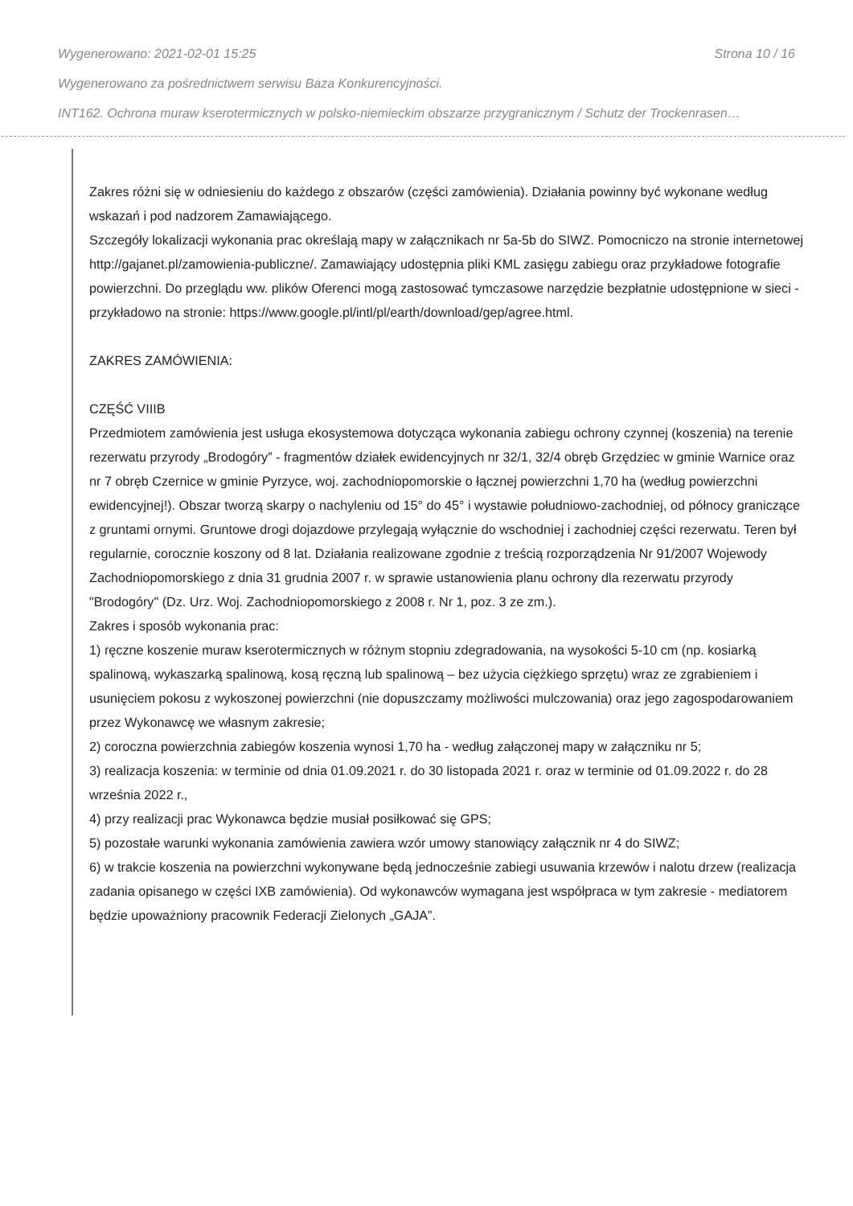Wygenerowano: 2021-02-01 15:25 Strona 10 / 16
Wygenerowano za pośrednictwem serwisu Baza Konkurencyjności.
INT162. Ochrona muraw kserotermicznych w polsko-niemieckim obszarze przygranicznym / Schutz der Trockenrasen…
Zakres różni się w odniesieniu do każdego z obszarów (części zamówienia). Działania powinny być wykonane według wskazań i pod nadzorem Zamawiającego.
Szczegóły lokalizacji wykonania prac określają mapy w załącznikach nr 5a-5b do SIWZ. Pomocniczo na stronie internetowej http://gajanet.pl/zamowienia-publiczne/. Zamawiający udostępnia pliki KML zasięgu zabiegu oraz przykładowe fotografie powierzchni. Do przeglądu ww. plików Oferenci mogą zastosować tymczasowe narzędzie bezpłatnie udostępnione w sieci - przykładowo na stronie: https://www.google.pl/intl/pl/earth/download/gep/agree.html.
ZAKRES ZAMÓWIENIA:
CZĘŚĆ VIIIB
Przedmiotem zamówienia jest usługa ekosystemowa dotycząca wykonania zabiegu ochrony czynnej (koszenia) na terenie rezerwatu przyrody „Brodogóry” - fragmentów działek ewidencyjnych nr 32/1, 32/4 obręb Grzędziec w gminie Warnice oraz nr 7 obręb Czernice w gminie Pyrzyce, woj. zachodniopomorskie o łącznej powierzchni 1,70 ha (według powierzchni ewidencyjnej!). Obszar tworzą skarpy o nachyleniu od 15° do 45° i wystawie południowo-zachodniej, od północy graniczące z gruntami ornymi. Gruntowe drogi dojazdowe przylegają wyłącznie do wschodniej i zachodniej części rezerwatu. Teren był regularnie, corocznie koszony od 8 lat. Działania realizowane zgodnie z treścią rozporządzenia Nr 91/2007 Wojewody Zachodniopomorskiego z dnia 31 grudnia 2007 r. w sprawie ustanowienia planu ochrony dla rezerwatu przyrody "Brodogóry" (Dz. Urz. Woj. Zachodniopomorskiego z 2008 r. Nr 1, poz. 3 ze zm.).
Zakres i sposób wykonania prac:
1) ręczne koszenie muraw kserotermicznych w różnym stopniu zdegradowania, na wysokości 5-10 cm (np. kosiarką spalinową, wykaszarką spalinową, kosą ręczną lub spalinową – bez użycia ciężkiego sprzętu) wraz ze zgrabieniem i usunięciem pokosu z wykoszonej powierzchni (nie dopuszczamy możliwości mulczowania) oraz jego zagospodarowaniem przez Wykonawcę we własnym zakresie;
2) coroczna powierzchnia zabiegów koszenia wynosi 1,70 ha - według załączonej mapy w załączniku nr 5;
3) realizacja koszenia: w terminie od dnia 01.09.2021 r. do 30 listopada 2021 r. oraz w terminie od 01.09.2022 r. do 28 września 2022 r.,
4) przy realizacji prac Wykonawca będzie musiał posiłkować się GPS;
5) pozostałe warunki wykonania zamówienia zawiera wzór umowy stanowiący załącznik nr 4 do SIWZ;
6) w trakcie koszenia na powierzchni wykonywane będą jednocześnie zabiegi usuwania krzewów i nalotu drzew (realizacja zadania opisanego w części IXB zamówienia). Od wykonawców wymagana jest współpraca w tym zakresie - mediatorem będzie upoważniony pracownik Federacji Zielonych „GAJA”.